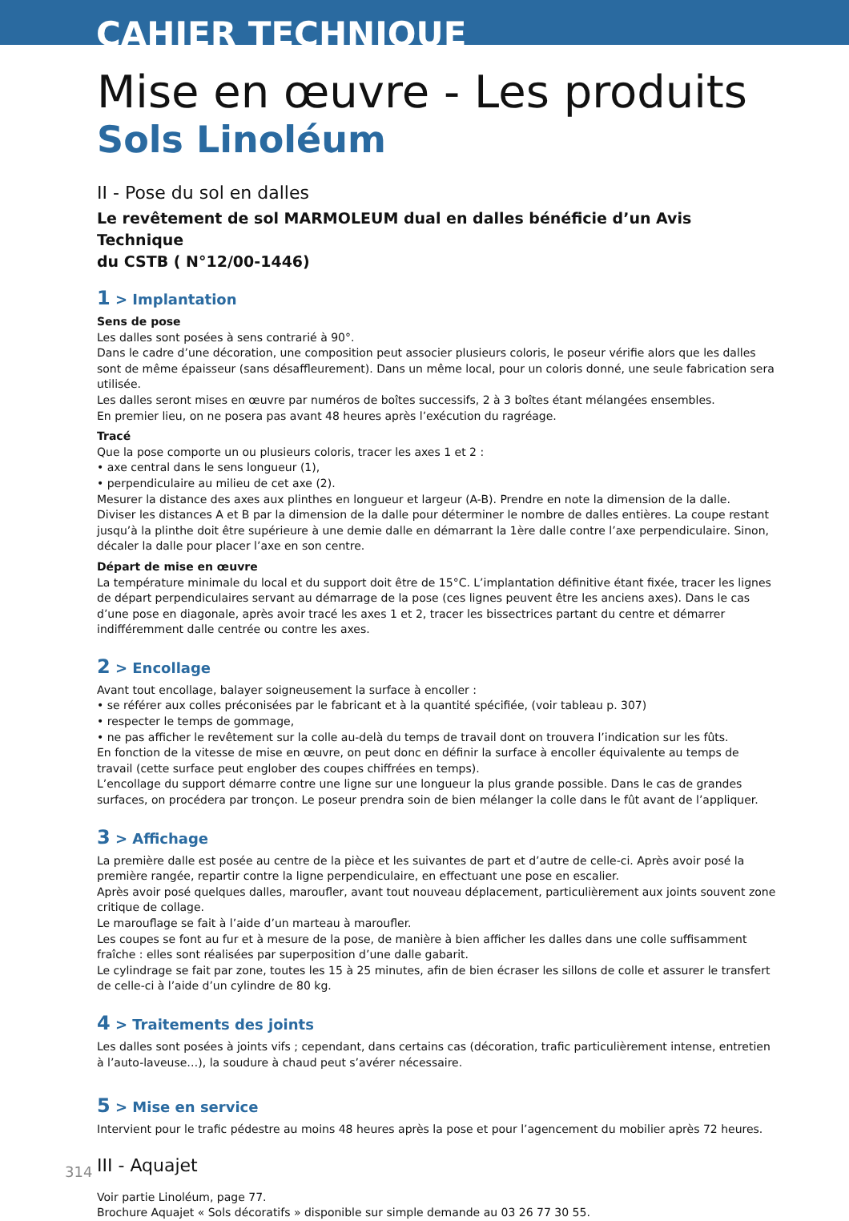CAHIER TECHNIQUE
Mise en œuvre - Les produits
Sols Linoléum
II - Pose du sol en dalles
Le revêtement de sol MARMOLEUM dual en dalles bénéficie d’un Avis Technique
du CSTB ( N°12/00-1446)
1 > Implantation
Sens de pose
Les dalles sont posées à sens contrarié à 90°.
Dans le cadre d’une décoration, une composition peut associer plusieurs coloris, le poseur vérifie alors que les dalles sont de même épaisseur (sans désaffleurement). Dans un même local, pour un coloris donné, une seule fabrication sera utilisée.
Les dalles seront mises en œuvre par numéros de boîtes successifs, 2 à 3 boîtes étant mélangées ensembles.
En premier lieu, on ne posera pas avant 48 heures après l’exécution du ragréage.
Tracé
Que la pose comporte un ou plusieurs coloris, tracer les axes 1 et 2 :
• axe central dans le sens longueur (1),
• perpendiculaire au milieu de cet axe (2).
Mesurer la distance des axes aux plinthes en longueur et largeur (A-B). Prendre en note la dimension de la dalle.
Diviser les distances A et B par la dimension de la dalle pour déterminer le nombre de dalles entières. La coupe restant jusqu’à la plinthe doit être supérieure à une demie dalle en démarrant la 1ère dalle contre l’axe perpendiculaire. Sinon,
décaler la dalle pour placer l’axe en son centre.
Départ de mise en œuvre
La température minimale du local et du support doit être de 15°C. L’implantation définitive étant fixée, tracer les lignes de départ perpendiculaires servant au démarrage de la pose (ces lignes peuvent être les anciens axes). Dans le cas d’une pose en diagonale, après avoir tracé les axes 1 et 2, tracer les bissectrices partant du centre et démarrer indifféremment dalle centrée ou contre les axes.
2 > Encollage
Avant tout encollage, balayer soigneusement la surface à encoller :
• se référer aux colles préconisées par le fabricant et à la quantité spécifiée, (voir tableau p. 307)
• respecter le temps de gommage,
• ne pas afficher le revêtement sur la colle au-delà du temps de travail dont on trouvera l’indication sur les fûts.
En fonction de la vitesse de mise en œuvre, on peut donc en définir la surface à encoller équivalente au temps de travail (cette surface peut englober des coupes chiffrées en temps).
L’encollage du support démarre contre une ligne sur une longueur la plus grande possible. Dans le cas de grandes surfaces, on procédera par tronçon. Le poseur prendra soin de bien mélanger la colle dans le fût avant de l’appliquer.
3 > Affichage
La première dalle est posée au centre de la pièce et les suivantes de part et d’autre de celle-ci. Après avoir posé la première rangée, repartir contre la ligne perpendiculaire, en effectuant une pose en escalier.
Après avoir posé quelques dalles, maroufler, avant tout nouveau déplacement, particulièrement aux joints souvent zone critique de collage.
Le marouflage se fait à l’aide d’un marteau à maroufler.
Les coupes se font au fur et à mesure de la pose, de manière à bien afficher les dalles dans une colle suffisamment fraîche : elles sont réalisées par superposition d’une dalle gabarit.
Le cylindrage se fait par zone, toutes les 15 à 25 minutes, afin de bien écraser les sillons de colle et assurer le transfert de celle-ci à l’aide d’un cylindre de 80 kg.
4 > Traitements des joints
Les dalles sont posées à joints vifs ; cependant, dans certains cas (décoration, trafic particulièrement intense, entretien à l’auto-laveuse…), la soudure à chaud peut s’avérer nécessaire.
5 > Mise en service
Intervient pour le trafic pédestre au moins 48 heures après la pose et pour l’agencement du mobilier après 72 heures.
III - Aquajet
Voir partie Linoléum, page 77.
Brochure Aquajet « Sols décoratifs » disponible sur simple demande au 03 26 77 30 55.
314